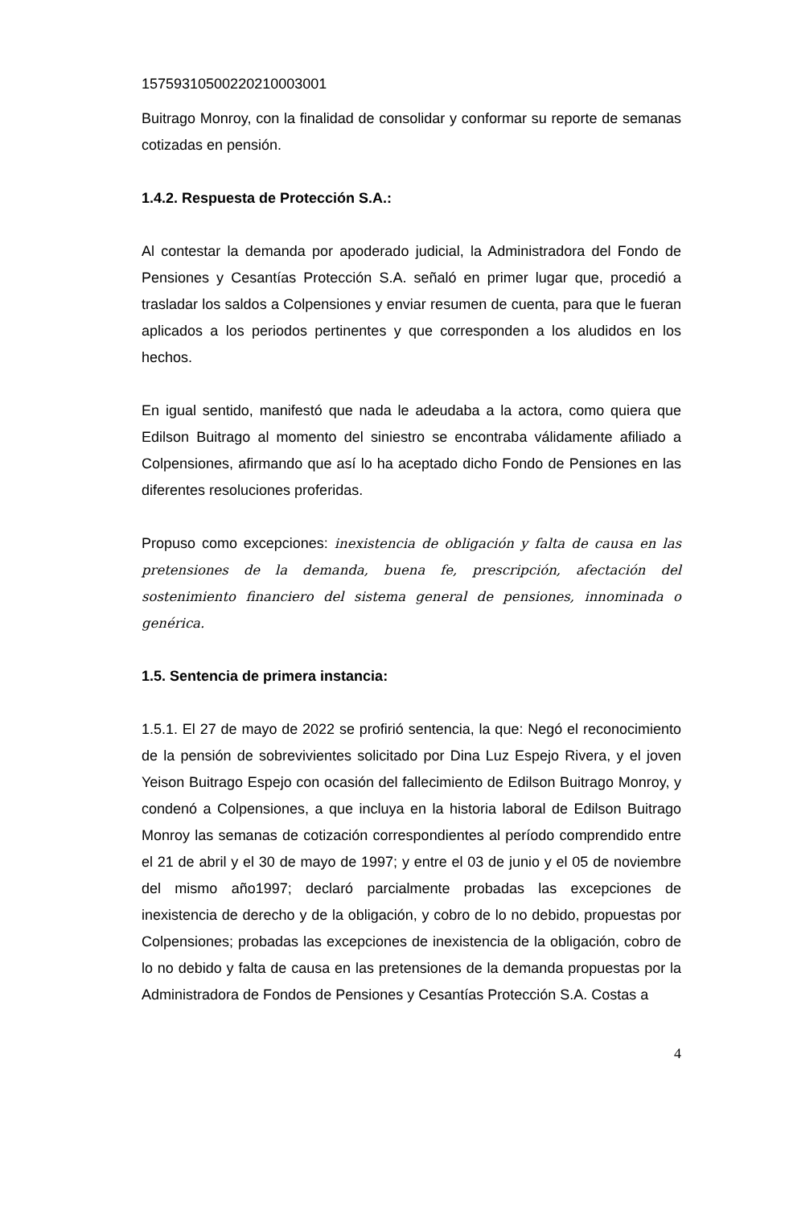15759310500220210003001
Buitrago Monroy, con la finalidad de consolidar y conformar su reporte de semanas cotizadas en pensión.
1.4.2. Respuesta de Protección S.A.:
Al contestar la demanda por apoderado judicial, la Administradora del Fondo de Pensiones y Cesantías Protección S.A. señaló en primer lugar que, procedió a trasladar los saldos a Colpensiones y enviar resumen de cuenta, para que le fueran aplicados a los periodos pertinentes y que corresponden a los aludidos en los hechos.
En igual sentido, manifestó que nada le adeudaba a la actora, como quiera que Edilson Buitrago al momento del siniestro se encontraba válidamente afiliado a Colpensiones, afirmando que así lo ha aceptado dicho Fondo de Pensiones en las diferentes resoluciones proferidas.
Propuso como excepciones: inexistencia de obligación y falta de causa en las pretensiones de la demanda, buena fe, prescripción, afectación del sostenimiento financiero del sistema general de pensiones, innominada o genérica.
1.5. Sentencia de primera instancia:
1.5.1. El 27 de mayo de 2022 se profirió sentencia, la que: Negó el reconocimiento de la pensión de sobrevivientes solicitado por Dina Luz Espejo Rivera, y el joven Yeison Buitrago Espejo con ocasión del fallecimiento de Edilson Buitrago Monroy, y condenó a Colpensiones, a que incluya en la historia laboral de Edilson Buitrago Monroy las semanas de cotización correspondientes al período comprendido entre el 21 de abril y el 30 de mayo de 1997; y entre el 03 de junio y el 05 de noviembre del mismo año1997; declaró parcialmente probadas las excepciones de inexistencia de derecho y de la obligación, y cobro de lo no debido, propuestas por Colpensiones; probadas las excepciones de inexistencia de la obligación, cobro de lo no debido y falta de causa en las pretensiones de la demanda propuestas por la Administradora de Fondos de Pensiones y Cesantías Protección S.A. Costas a
4